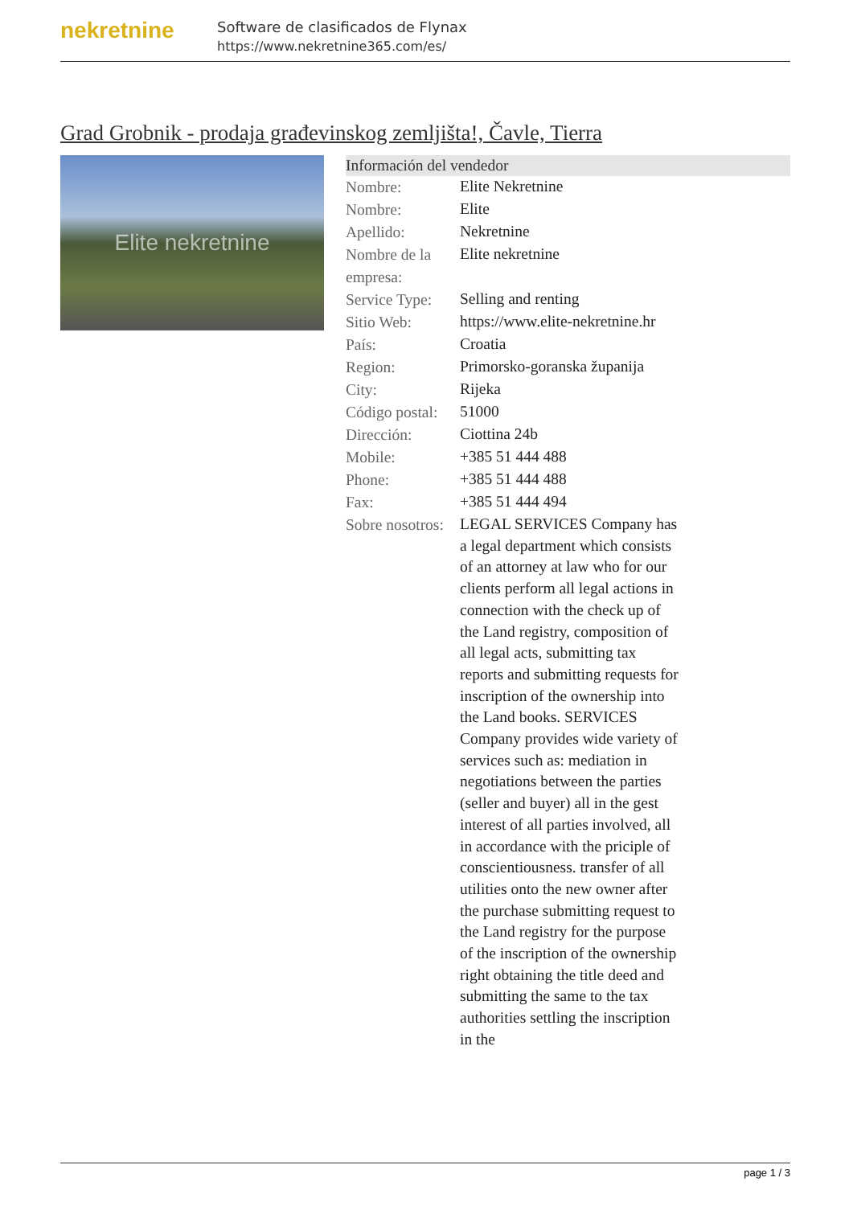nekretnine
Software de clasificados de Flynax
https://www.nekretnine365.com/es/
Grad Grobnik - prodaja građevinskog zemljišta!, Čavle, Tierra
Elite nekretnine
| Información del vendedor | |
| --- | --- |
| Nombre: | Elite Nekretnine |
| Nombre: | Elite |
| Apellido: | Nekretnine |
| Nombre de la empresa: | Elite nekretnine |
| Service Type: | Selling and renting |
| Sitio Web: | https://www.elite-nekretnine.hr |
| País: | Croatia |
| Region: | Primorsko-goranska županija |
| City: | Rijeka |
| Código postal: | 51000 |
| Dirección: | Ciottina 24b |
| Mobile: | +385 51 444 488 |
| Phone: | +385 51 444 488 |
| Fax: | +385 51 444 494 |
| Sobre nosotros: | LEGAL SERVICES Company has a legal department which consists of an attorney at law who for our clients perform all legal actions in connection with the check up of the Land registry, composition of all legal acts, submitting tax reports and submitting requests for inscription of the ownership into the Land books. SERVICES Company provides wide variety of services such as: mediation in negotiations between the parties (seller and buyer) all in the gest interest of all parties involved, all in accordance with the priciple of conscientiousness. transfer of all utilities onto the new owner after the purchase submitting request to the Land registry for the purpose of the inscription of the ownership right obtaining the title deed and submitting the same to the tax authorities settling the inscription in the |
page 1 / 3